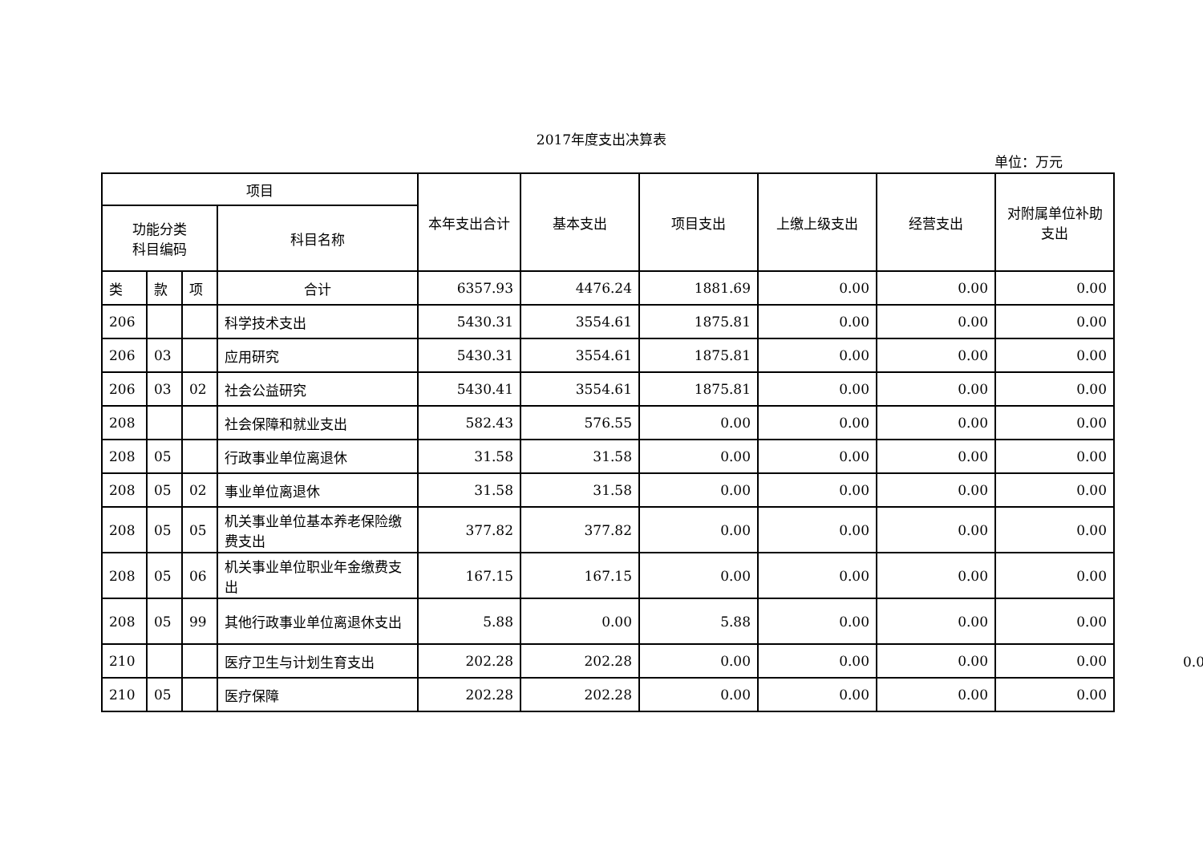2017年度支出决算表
单位：万元
| 项目 | | | | 本年支出合计 | 基本支出 | 项目支出 | 上缴上级支出 | 经营支出 | 对附属单位补助支出 |
| --- | --- | --- | --- | --- | --- | --- | --- | --- | --- |
| 功能分类 科目编码 | | | 科目名称 | | | | | | |
| 类 | 款 | 项 | 合计 | 6357.93 | 4476.24 | 1881.69 | 0.00 | 0.00 | 0.00 |
| 206 | | | 科学技术支出 | 5430.31 | 3554.61 | 1875.81 | 0.00 | 0.00 | 0.00 |
| 206 | 03 | | 应用研究 | 5430.31 | 3554.61 | 1875.81 | 0.00 | 0.00 | 0.00 |
| 206 | 03 | 02 | 社会公益研究 | 5430.41 | 3554.61 | 1875.81 | 0.00 | 0.00 | 0.00 |
| 208 | | | 社会保障和就业支出 | 582.43 | 576.55 | 0.00 | 0.00 | 0.00 | 0.00 |
| 208 | 05 | | 行政事业单位离退休 | 31.58 | 31.58 | 0.00 | 0.00 | 0.00 | 0.00 |
| 208 | 05 | 02 | 事业单位离退休 | 31.58 | 31.58 | 0.00 | 0.00 | 0.00 | 0.00 |
| 208 | 05 | 05 | 机关事业单位基本养老保险缴费支出 | 377.82 | 377.82 | 0.00 | 0.00 | 0.00 | 0.00 |
| 208 | 05 | 06 | 机关事业单位职业年金缴费支出 | 167.15 | 167.15 | 0.00 | 0.00 | 0.00 | 0.00 |
| 208 | 05 | 99 | 其他行政事业单位离退休支出 | 5.88 | 0.00 | 5.88 | 0.00 | 0.00 | 0.00 |
| 210 | | | 医疗卫生与计划生育支出 | 202.28 | 202.28 | 0.00 | 0.00 | 0.00 | 0.00 |
| 210 | 05 | | 医疗保障 | 202.28 | 202.28 | 0.00 | 0.00 | 0.00 | 0.00 |
0.0